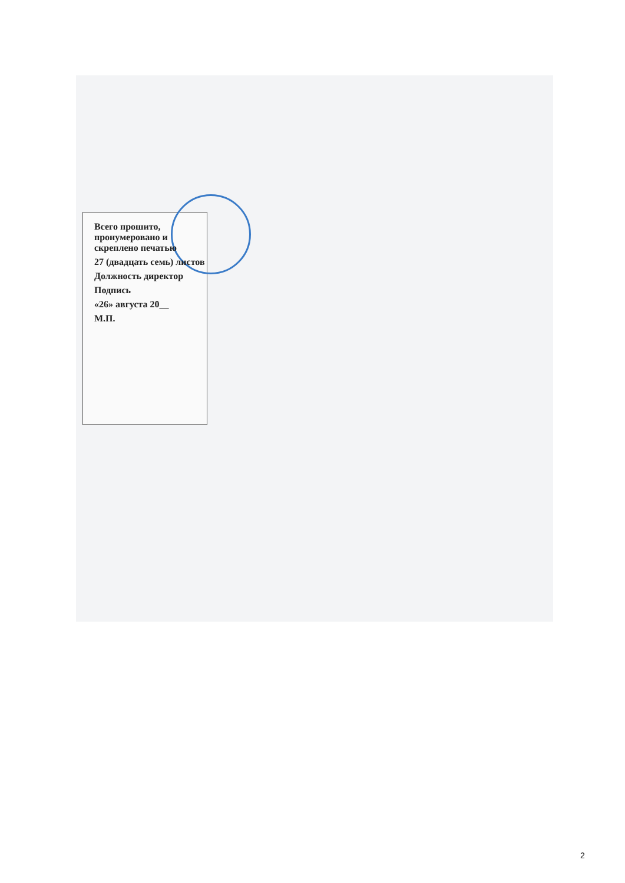Всего прошито, пронумеровано и скреплено печатью
27 (двадцать семь) листов
Должность директор
Подпись
«26» августа 20__
М.П.
2